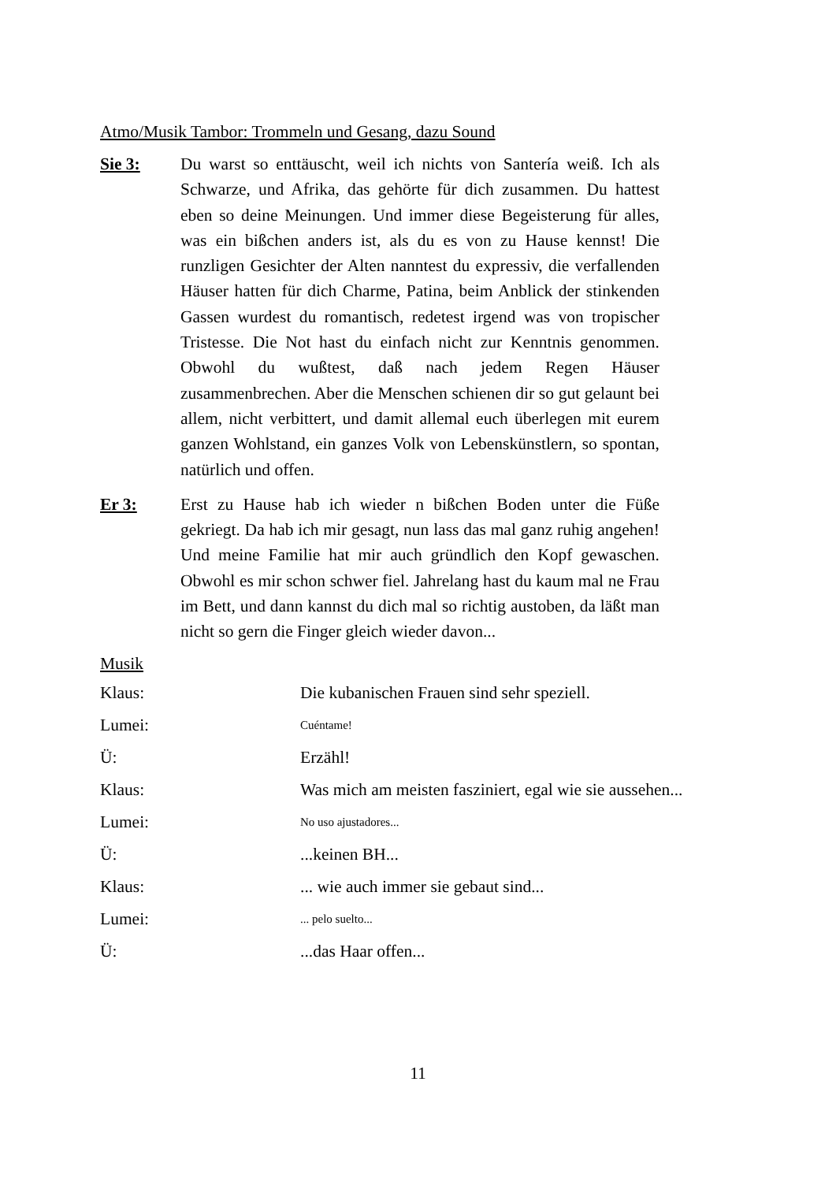Atmo/Musik Tambor: Trommeln und Gesang, dazu Sound
Sie 3: Du warst so enttäuscht, weil ich nichts von Santería weiß. Ich als Schwarze, und Afrika, das gehörte für dich zusammen. Du hattest eben so deine Meinungen. Und immer diese Begeisterung für alles, was ein bißchen anders ist, als du es von zu Hause kennst! Die runzligen Gesichter der Alten nanntest du expressiv, die verfallenden Häuser hatten für dich Charme, Patina, beim Anblick der stinkenden Gassen wurdest du romantisch, redetest irgend was von tropischer Tristesse. Die Not hast du einfach nicht zur Kenntnis genommen. Obwohl du wußtest, daß nach jedem Regen Häuser zusammenbrechen. Aber die Menschen schienen dir so gut gelaunt bei allem, nicht verbittert, und damit allemal euch überlegen mit eurem ganzen Wohlstand, ein ganzes Volk von Lebenskünstlern, so spontan, natürlich und offen.
Er 3: Erst zu Hause hab ich wieder n bißchen Boden unter die Füße gekriegt. Da hab ich mir gesagt, nun lass das mal ganz ruhig angehen! Und meine Familie hat mir auch gründlich den Kopf gewaschen. Obwohl es mir schon schwer fiel. Jahrelang hast du kaum mal ne Frau im Bett, und dann kannst du dich mal so richtig austoben, da läßt man nicht so gern die Finger gleich wieder davon...
Musik
Klaus:
Die kubanischen Frauen sind sehr speziell.
Lumei:
Cuéntame!
Ü: Erzähl!
Klaus: Was mich am meisten fasziniert, egal wie sie aussehen...
Lumei:
No uso ajustadores...
Ü: ...keinen BH...
Klaus:
... wie auch immer sie gebaut sind...
Lumei:
... pelo suelto...
Ü: ...das Haar offen...
11